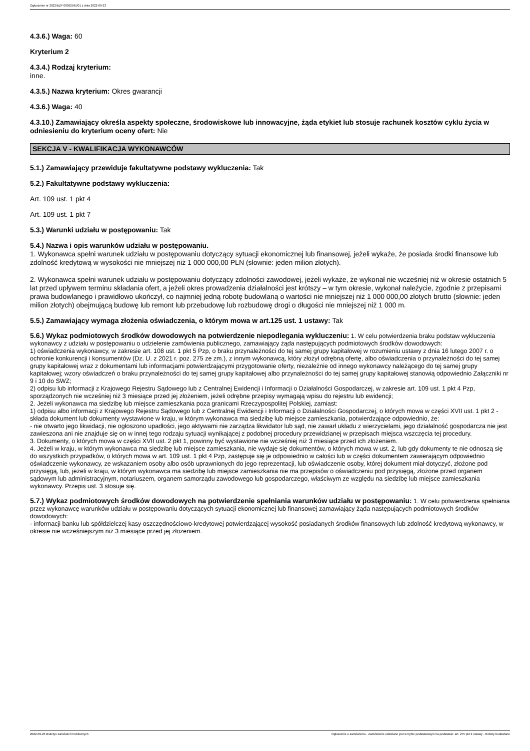Ogłoszenie nr 2022/BZP 00362595/01 z dnia 2022-09-23
4.3.6.) Waga: 60
Kryterium 2
4.3.4.) Rodzaj kryterium:
inne.
4.3.5.) Nazwa kryterium: Okres gwarancji
4.3.6.) Waga: 40
4.3.10.) Zamawiający określa aspekty społeczne, środowiskowe lub innowacyjne, żąda etykiet lub stosuje rachunek kosztów cyklu życia w odniesieniu do kryterium oceny ofert: Nie
SEKCJA V - KWALIFIKACJA WYKONAWCÓW
5.1.) Zamawiający przewiduje fakultatywne podstawy wykluczenia: Tak
5.2.) Fakultatywne podstawy wykluczenia:
Art. 109 ust. 1 pkt 4
Art. 109 ust. 1 pkt 7
5.3.) Warunki udziału w postępowaniu: Tak
5.4.) Nazwa i opis warunków udziału w postępowaniu.
1. Wykonawca spełni warunek udziału w postępowaniu dotyczący sytuacji ekonomicznej lub finansowej, jeżeli wykaże, że posiada środki finansowe lub zdolność kredytową w wysokości nie mniejszej niż 1 000 000,00 PLN (słownie: jeden milion złotych).
2. Wykonawca spełni warunek udziału w postępowaniu dotyczący zdolności zawodowej, jeżeli wykaże, że wykonał nie wcześniej niż w okresie ostatnich 5 lat przed upływem terminu składania ofert, a jeżeli okres prowadzenia działalności jest krótszy – w tym okresie, wykonał należycie, zgodnie z przepisami prawa budowlanego i prawidłowo ukończył, co najmniej jedną robotę budowlaną o wartości nie mniejszej niż 1 000 000,00 złotych brutto (słownie: jeden milion złotych) obejmującą budowę lub remont lub przebudowę lub rozbudowę drogi o długości nie mniejszej niż 1 000 m.
5.5.) Zamawiający wymaga złożenia oświadczenia, o którym mowa w art.125 ust. 1 ustawy: Tak
5.6.) Wykaz podmiotowych środków dowodowych na potwierdzenie niepodlegania wykluczeniu: 1. W celu potwierdzenia braku podstaw wykluczenia wykonawcy z udziału w postępowaniu o udzielenie zamówienia publicznego, zamawiający żąda następujących podmiotowych środków dowodowych:
1) oświadczenia wykonawcy, w zakresie art. 108 ust. 1 pkt 5 Pzp, o braku przynależności do tej samej grupy kapitałowej w rozumieniu ustawy z dnia 16 lutego 2007 r. o ochronie konkurencji i konsumentów (Dz. U. z 2021 r. poz. 275 ze zm.), z innym wykonawcą, który złożył odrębną ofertę, albo oświadczenia o przynależności do tej samej grupy kapitałowej wraz z dokumentami lub informacjami potwierdzającymi przygotowanie oferty, niezależnie od innego wykonawcy należącego do tej samej grupy kapitałowej; wzory oświadczeń o braku przynależności do tej samej grupy kapitałowej albo przynależności do tej samej grupy kapitałowej stanowią odpowiednio Załączniki nr 9 i 10 do SWZ;
2) odpisu lub informacji z Krajowego Rejestru Sądowego lub z Centralnej Ewidencji i Informacji o Działalności Gospodarczej, w zakresie art. 109 ust. 1 pkt 4 Pzp, sporządzonych nie wcześniej niż 3 miesiące przed jej złożeniem, jeżeli odrębne przepisy wymagają wpisu do rejestru lub ewidencji;
2. Jeżeli wykonawca ma siedzibę lub miejsce zamieszkania poza granicami Rzeczypospolitej Polskiej, zamiast:
1) odpisu albo informacji z Krajowego Rejestru Sądowego lub z Centralnej Ewidencji i Informacji o Działalności Gospodarczej, o których mowa w części XVII ust. 1 pkt 2 - składa dokument lub dokumenty wystawione w kraju, w którym wykonawca ma siedzibę lub miejsce zamieszkania, potwierdzające odpowiednio, że:
- nie otwarto jego likwidacji, nie ogłoszono upadłości, jego aktywami nie zarządza likwidator lub sąd, nie zawarł układu z wierzycielami, jego działalność gospodarcza nie jest zawieszona ani nie znajduje się on w innej tego rodzaju sytuacji wynikającej z podobnej procedury przewidzianej w przepisach miejsca wszczęcia tej procedury.
3. Dokumenty, o których mowa w części XVII ust. 2 pkt 1, powinny być wystawione nie wcześniej niż 3 miesiące przed ich złożeniem.
4. Jeżeli w kraju, w którym wykonawca ma siedzibę lub miejsce zamieszkania, nie wydaje się dokumentów, o których mowa w ust. 2, lub gdy dokumenty te nie odnoszą się do wszystkich przypadków, o których mowa w art. 109 ust. 1 pkt 4 Pzp, zastępuje się je odpowiednio w całości lub w części dokumentem zawierającym odpowiednio oświadczenie wykonawcy, ze wskazaniem osoby albo osób uprawnionych do jego reprezentacji, lub oświadczenie osoby, której dokument miał dotyczyć, złożone pod przysięgą, lub, jeżeli w kraju, w którym wykonawca ma siedzibę lub miejsce zamieszkania nie ma przepisów o oświadczeniu pod przysięgą, złożone przed organem sądowym lub administracyjnym, notariuszem, organem samorządu zawodowego lub gospodarczego, właściwym ze względu na siedzibę lub miejsce zamieszkania wykonawcy. Przepis ust. 3 stosuje się.
5.7.) Wykaz podmiotowych środków dowodowych na potwierdzenie spełniania warunków udziału w postępowaniu: 1. W celu potwierdzenia spełniania przez wykonawcę warunków udziału w postępowaniu dotyczących sytuacji ekonomicznej lub finansowej zamawiający żąda następujących podmiotowych środków dowodowych:
- informacji banku lub spółdzielczej kasy oszczędnościowo-kredytowej potwierdzającej wysokość posiadanych środków finansowych lub zdolność kredytową wykonawcy, w okresie nie wcześniejszym niż 3 miesiące przed jej złożeniem.
2022-09-23 Biuletyn Zamówień Publicznych Ogłoszenie o zamówieniu - Zamówienie udzielane jest w trybie podstawowym na podstawie: art. 275 pkt 2 ustawy - Roboty budowlane